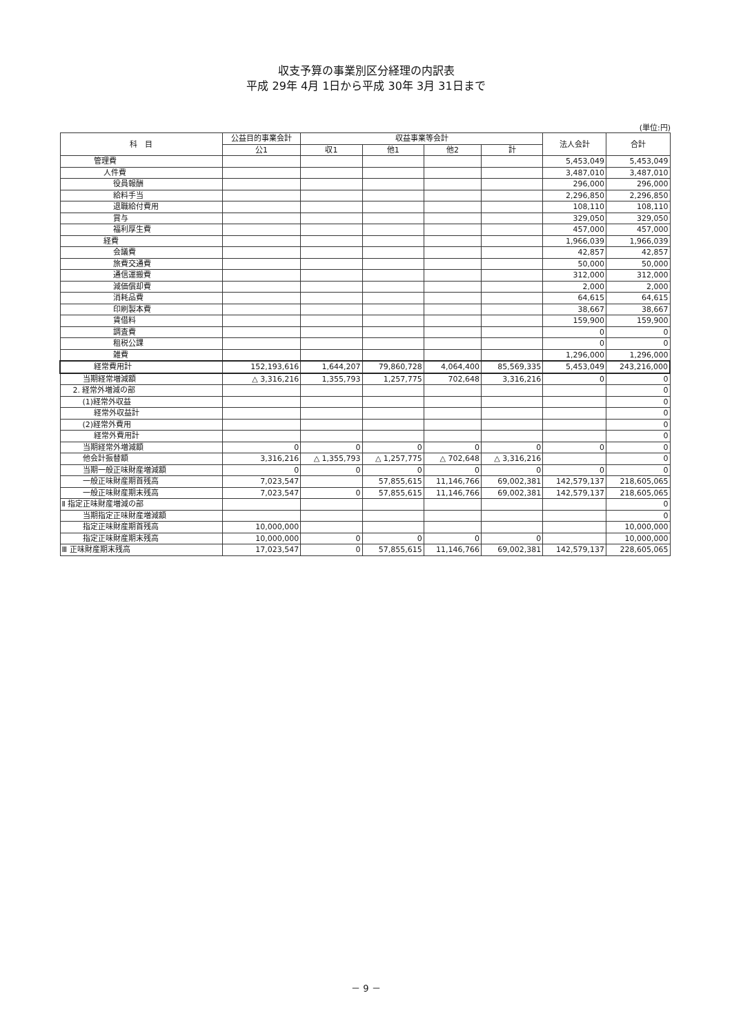収支予算の事業別区分経理の内訳表
平成 29年 4月 1日から平成 30年 3月 31日まで
(単位:円)
| 科 目 | 公益目的事業会計 | 収益事業等会計 | | | | 法人会計 | 合計 |
| --- | --- | --- | --- | --- | --- | --- | --- |
| | 公1 | 収1 | 他1 | 他2 | 計 | | |
| 管理費 | | | | | | 5,453,049 | 5,453,049 |
| 人件費 | | | | | | 3,487,010 | 3,487,010 |
| 役員報酬 | | | | | | 296,000 | 296,000 |
| 給料手当 | | | | | | 2,296,850 | 2,296,850 |
| 退職給付費用 | | | | | | 108,110 | 108,110 |
| 賞与 | | | | | | 329,050 | 329,050 |
| 福利厚生費 | | | | | | 457,000 | 457,000 |
| 経費 | | | | | | 1,966,039 | 1,966,039 |
| 会議費 | | | | | | 42,857 | 42,857 |
| 旅費交通費 | | | | | | 50,000 | 50,000 |
| 通信運搬費 | | | | | | 312,000 | 312,000 |
| 減価償却費 | | | | | | 2,000 | 2,000 |
| 消耗品費 | | | | | | 64,615 | 64,615 |
| 印刷製本費 | | | | | | 38,667 | 38,667 |
| 賃借料 | | | | | | 159,900 | 159,900 |
| 調査費 | | | | | | 0 | 0 |
| 租税公課 | | | | | | 0 | 0 |
| 雑費 | | | | | | 1,296,000 | 1,296,000 |
| 経常費用計 | 152,193,616 | 1,644,207 | 79,860,728 | 4,064,400 | 85,569,335 | 5,453,049 | 243,216,000 |
| 当期経常増減額 | △ 3,316,216 | 1,355,793 | 1,257,775 | 702,648 | 3,316,216 | 0 | 0 |
| 2. 経常外増減の部 | | | | | | | 0 |
| (1)経常外収益 | | | | | | | 0 |
| 経常外収益計 | | | | | | | 0 |
| (2)経常外費用 | | | | | | | 0 |
| 経常外費用計 | | | | | | | 0 |
| 当期経常外増減額 | 0 | 0 | 0 | 0 | 0 | 0 | 0 |
| 他会計振替額 | 3,316,216 | △ 1,355,793 | △ 1,257,775 | △ 702,648 | △ 3,316,216 | | 0 |
| 当期一般正味財産増減額 | 0 | 0 | 0 | 0 | 0 | 0 | 0 |
| 一般正味財産期首残高 | 7,023,547 | | 57,855,615 | 11,146,766 | 69,002,381 | 142,579,137 | 218,605,065 |
| 一般正味財産期末残高 | 7,023,547 | 0 | 57,855,615 | 11,146,766 | 69,002,381 | 142,579,137 | 218,605,065 |
| Ⅱ 指定正味財産増減の部 | | | | | | | 0 |
| 当期指定正味財産増減額 | | | | | | | 0 |
| 指定正味財産期首残高 | 10,000,000 | | | | | | 10,000,000 |
| 指定正味財産期末残高 | 10,000,000 | 0 | 0 | 0 | 0 | | 10,000,000 |
| Ⅲ 正味財産期末残高 | 17,023,547 | 0 | 57,855,615 | 11,146,766 | 69,002,381 | 142,579,137 | 228,605,065 |
－ 9 －